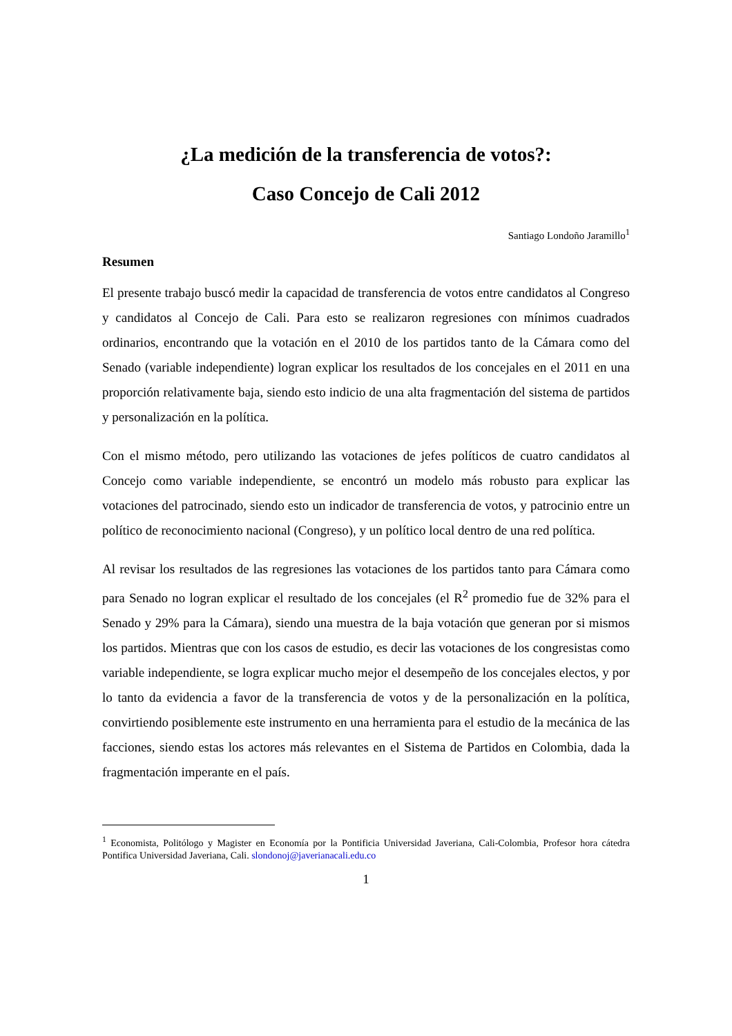¿La medición de la transferencia de votos?:
Caso Concejo de Cali 2012
Santiago Londoño Jaramillo<sup>1</sup>
Resumen
El presente trabajo buscó medir la capacidad de transferencia de votos entre candidatos al Congreso y candidatos al Concejo de Cali. Para esto se realizaron regresiones con mínimos cuadrados ordinarios, encontrando que la votación en el 2010 de los partidos tanto de la Cámara como del Senado (variable independiente) logran explicar los resultados de los concejales en el 2011 en una proporción relativamente baja, siendo esto indicio de una alta fragmentación del sistema de partidos y personalización en la política.
Con el mismo método, pero utilizando las votaciones de jefes políticos de cuatro candidatos al Concejo como variable independiente, se encontró un modelo más robusto para explicar las votaciones del patrocinado, siendo esto un indicador de transferencia de votos, y patrocinio entre un político de reconocimiento nacional (Congreso), y un político local dentro de una red política.
Al revisar los resultados de las regresiones las votaciones de los partidos tanto para Cámara como para Senado no logran explicar el resultado de los concejales (el R<sup>2</sup> promedio fue de 32% para el Senado y 29% para la Cámara), siendo una muestra de la baja votación que generan por si mismos los partidos. Mientras que con los casos de estudio, es decir las votaciones de los congresistas como variable independiente, se logra explicar mucho mejor el desempeño de los concejales electos, y por lo tanto da evidencia a favor de la transferencia de votos y de la personalización en la política, convirtiendo posiblemente este instrumento en una herramienta para el estudio de la mecánica de las facciones, siendo estas los actores más relevantes en el Sistema de Partidos en Colombia, dada la fragmentación imperante en el país.
<sup>1</sup> Economista, Politólogo y Magister en Economía por la Pontificia Universidad Javeriana, Cali-Colombia, Profesor hora cátedra Pontifica Universidad Javeriana, Cali. slondonoj@javerianacali.edu.co
1